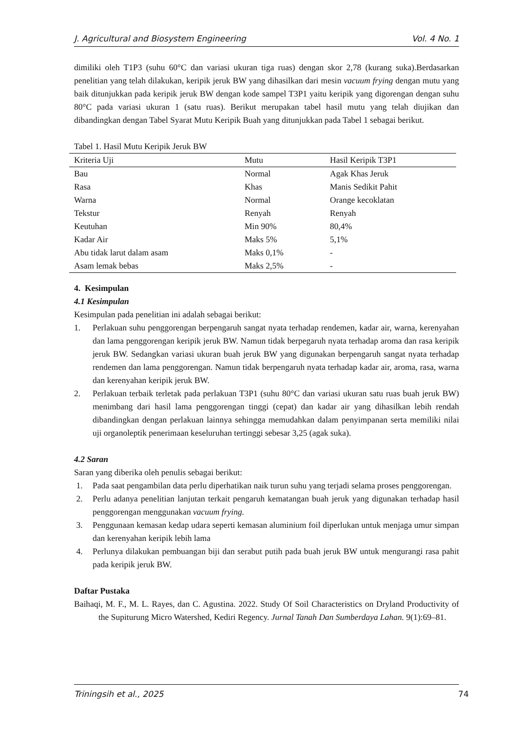J. Agricultural and Biosystem Engineering Vol. 4 No. 1
dimiliki oleh T1P3 (suhu 60°C dan variasi ukuran tiga ruas) dengan skor 2,78 (kurang suka).Berdasarkan penelitian yang telah dilakukan, keripik jeruk BW yang dihasilkan dari mesin vacuum frying dengan mutu yang baik ditunjukkan pada keripik jeruk BW dengan kode sampel T3P1 yaitu keripik yang digorengan dengan suhu 80°C pada variasi ukuran 1 (satu ruas). Berikut merupakan tabel hasil mutu yang telah diujikan dan dibandingkan dengan Tabel Syarat Mutu Keripik Buah yang ditunjukkan pada Tabel 1 sebagai berikut.
Tabel 1. Hasil Mutu Keripik Jeruk BW
| Kriteria Uji | Mutu | Hasil Keripik T3P1 |
| --- | --- | --- |
| Bau | Normal | Agak Khas Jeruk |
| Rasa | Khas | Manis Sedikit Pahit |
| Warna | Normal | Orange kecoklatan |
| Tekstur | Renyah | Renyah |
| Keutuhan | Min 90% | 80,4% |
| Kadar Air | Maks 5% | 5,1% |
| Abu tidak larut dalam asam | Maks 0,1% | - |
| Asam lemak bebas | Maks 2,5% | - |
4. Kesimpulan
4.1 Kesimpulan
Kesimpulan pada penelitian ini adalah sebagai berikut:
1. Perlakuan suhu penggorengan berpengaruh sangat nyata terhadap rendemen, kadar air, warna, kerenyahan dan lama penggorengan keripik jeruk BW. Namun tidak berpegaruh nyata terhadap aroma dan rasa keripik jeruk BW. Sedangkan variasi ukuran buah jeruk BW yang digunakan berpengaruh sangat nyata terhadap rendemen dan lama penggorengan. Namun tidak berpengaruh nyata terhadap kadar air, aroma, rasa, warna dan kerenyahan keripik jeruk BW.
2. Perlakuan terbaik terletak pada perlakuan T3P1 (suhu 80°C dan variasi ukuran satu ruas buah jeruk BW) menimbang dari hasil lama penggorengan tinggi (cepat) dan kadar air yang dihasilkan lebih rendah dibandingkan dengan perlakuan lainnya sehingga memudahkan dalam penyimpanan serta memiliki nilai uji organoleptik penerimaan keseluruhan tertinggi sebesar 3,25 (agak suka).
4.2 Saran
Saran yang diberika oleh penulis sebagai berikut:
1. Pada saat pengambilan data perlu diperhatikan naik turun suhu yang terjadi selama proses penggorengan.
2. Perlu adanya penelitian lanjutan terkait pengaruh kematangan buah jeruk yang digunakan terhadap hasil penggorengan menggunakan vacuum frying.
3. Penggunaan kemasan kedap udara seperti kemasan aluminium foil diperlukan untuk menjaga umur simpan dan kerenyahan keripik lebih lama
4. Perlunya dilakukan pembuangan biji dan serabut putih pada buah jeruk BW untuk mengurangi rasa pahit pada keripik jeruk BW.
Daftar Pustaka
Baihaqi, M. F., M. L. Rayes, dan C. Agustina. 2022. Study Of Soil Characteristics on Dryland Productivity of the Supiturung Micro Watershed, Kediri Regency. Jurnal Tanah Dan Sumberdaya Lahan. 9(1):69–81.
Triningsih et al., 2025 74